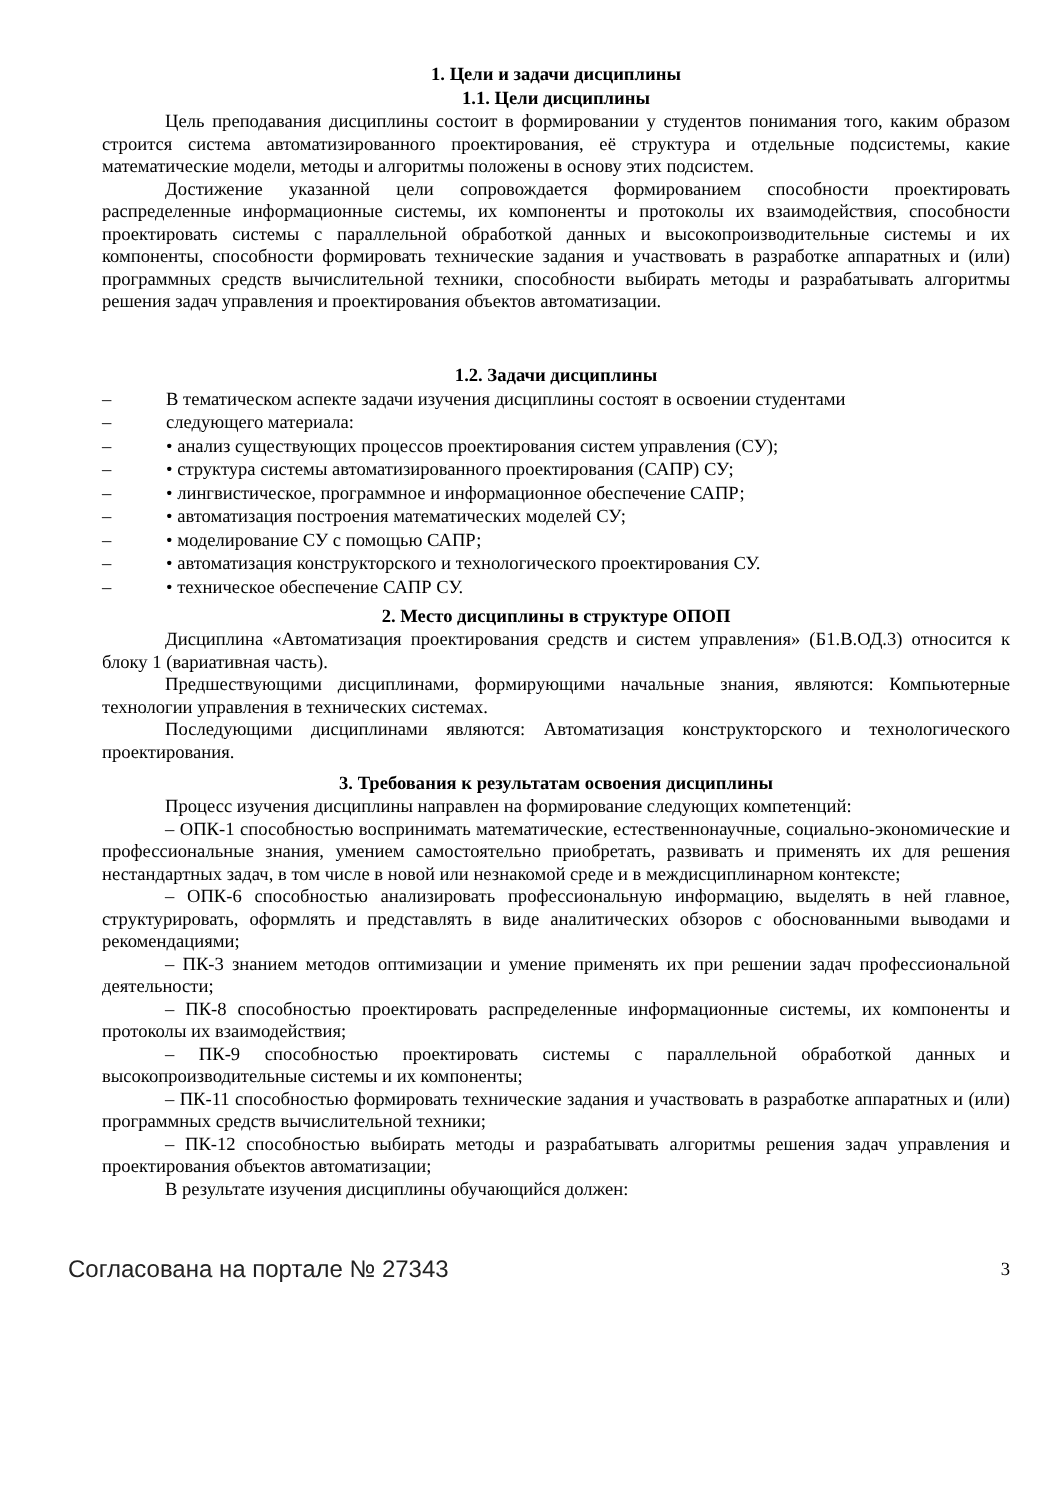1. Цели и задачи дисциплины
1.1. Цели дисциплины
Цель преподавания дисциплины состоит в формировании у студентов понимания того, каким образом строится система автоматизированного проектирования, её структура и отдельные подсистемы, какие математические модели, методы и алгоритмы положены в основу этих подсистем.
Достижение указанной цели сопровождается формированием способности проектировать распределенные информационные системы, их компоненты и протоколы их взаимодействия, способности проектировать системы с параллельной обработкой данных и высокопроизводительные системы и их компоненты, способности формировать технические задания и участвовать в разработке аппаратных и (или) программных средств вычислительной техники, способности выбирать методы и разрабатывать алгоритмы решения задач управления и проектирования объектов автоматизации.
1.2. Задачи дисциплины
– В тематическом аспекте задачи изучения дисциплины состоят в освоении студентами
– следующего материала:
– • анализ существующих процессов проектирования систем управления (СУ);
– • структура системы автоматизированного проектирования (САПР) СУ;
– • лингвистическое, программное и информационное обеспечение САПР;
– • автоматизация построения математических моделей СУ;
– • моделирование СУ с помощью САПР;
– • автоматизация конструкторского и технологического проектирования СУ.
– • техническое обеспечение САПР СУ.
2. Место дисциплины в структуре ОПОП
Дисциплина «Автоматизация проектирования средств и систем управления» (Б1.В.ОД.3) относится к блоку 1 (вариативная часть).
Предшествующими дисциплинами, формирующими начальные знания, являются: Компьютерные технологии управления в технических системах.
Последующими дисциплинами являются: Автоматизация конструкторского и технологического проектирования.
3. Требования к результатам освоения дисциплины
Процесс изучения дисциплины направлен на формирование следующих компетенций:
– ОПК-1 способностью воспринимать математические, естественнонаучные, социально-экономические и профессиональные знания, умением самостоятельно приобретать, развивать и применять их для решения нестандартных задач, в том числе в новой или незнакомой среде и в междисциплинарном контексте;
– ОПК-6 способностью анализировать профессиональную информацию, выделять в ней главное, структурировать, оформлять и представлять в виде аналитических обзоров с обоснованными выводами и рекомендациями;
– ПК-3 знанием методов оптимизации и умение применять их при решении задач профессиональной деятельности;
– ПК-8 способностью проектировать распределенные информационные системы, их компоненты и протоколы их взаимодействия;
– ПК-9 способностью проектировать системы с параллельной обработкой данных и высокопроизводительные системы и их компоненты;
– ПК-11 способностью формировать технические задания и участвовать в разработке аппаратных и (или) программных средств вычислительной техники;
– ПК-12 способностью выбирать методы и разрабатывать алгоритмы решения задач управления и проектирования объектов автоматизации;
В результате изучения дисциплины обучающийся должен:
Согласована на портале № 27343 3